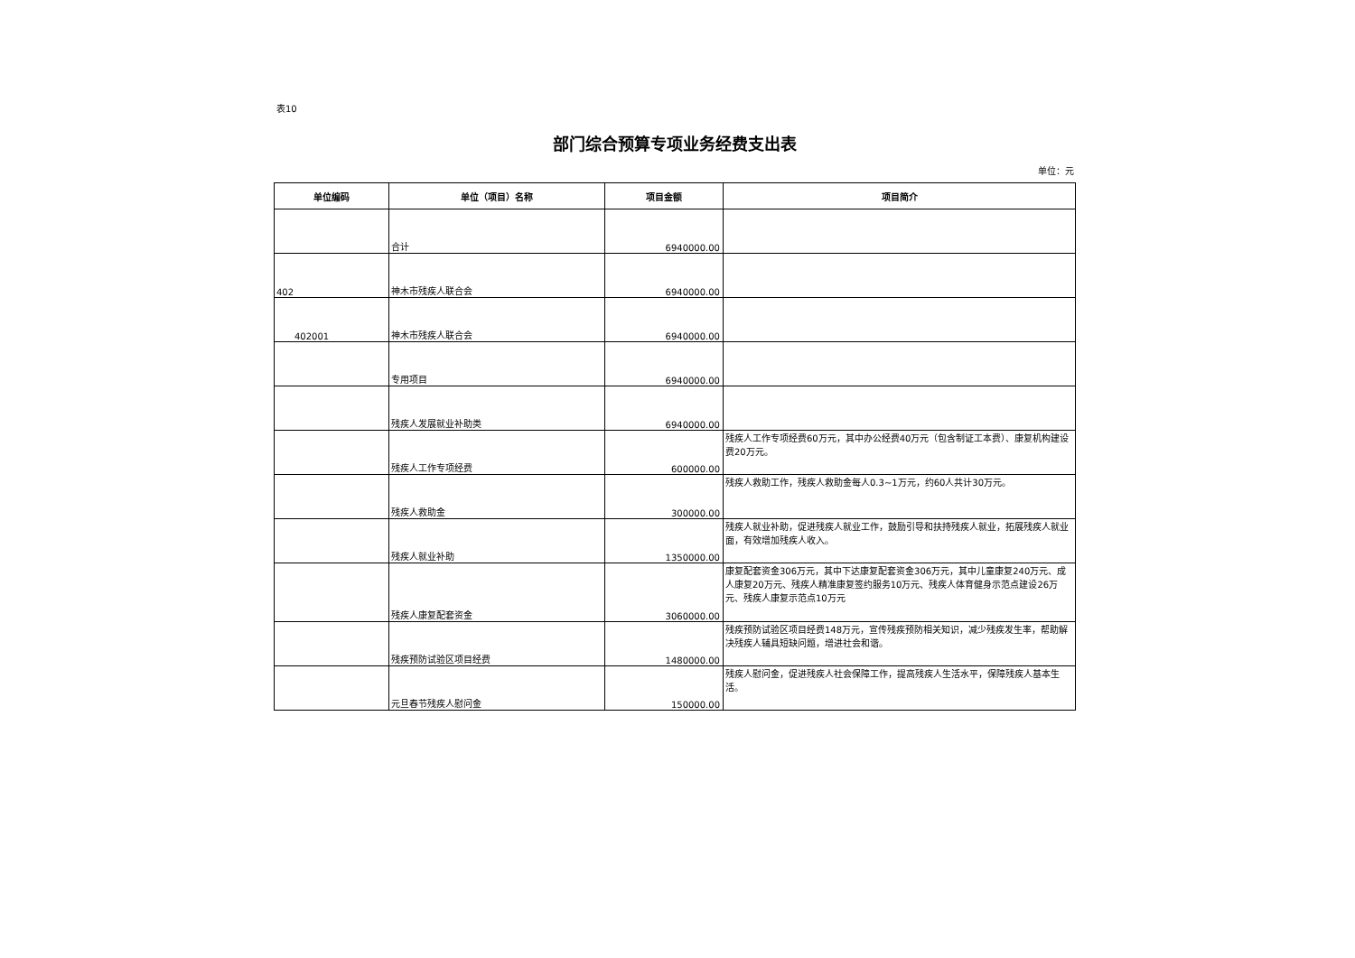表10
部门综合预算专项业务经费支出表
单位：元
| 单位编码 | 单位（项目）名称 | 项目金额 | 项目简介 |
| --- | --- | --- | --- |
| | 合计 | 6940000.00 | |
| 402 | 神木市残疾人联合会 | 6940000.00 | |
| 402001 | 神木市残疾人联合会 | 6940000.00 | |
| | 专用项目 | 6940000.00 | |
| | 残疾人发展就业补助类 | 6940000.00 | |
| | 残疾人工作专项经费 | 600000.00 | 残疾人工作专项经费60万元，其中办公经费40万元（包含制证工本费）、康复机构建设费20万元。 |
| | 残疾人救助金 | 300000.00 | 残疾人救助工作，残疾人救助金每人0.3~1万元，约60人共计30万元。 |
| | 残疾人就业补助 | 1350000.00 | 残疾人就业补助，促进残疾人就业工作，鼓励引导和扶持残疾人就业，拓展残疾人就业面，有效增加残疾人收入。 |
| | 残疾人康复配套资金 | 3060000.00 | 康复配套资金306万元，其中下达康复配套资金306万元，其中儿童康复240万元、成人康复20万元、残疾人精准康复签约服务10万元、残疾人体育健身示范点建设26万元、残疾人康复示范点10万元 |
| | 残疾预防试验区项目经费 | 1480000.00 | 残疾预防试验区项目经费148万元，宣传残疾预防相关知识，减少残疾发生率，帮助解决残疾人辅具短缺问题，增进社会和谐。 |
| | 元旦春节残疾人慰问金 | 150000.00 | 残疾人慰问金，促进残疾人社会保障工作，提高残疾人生活水平，保障残疾人基本生活。 |